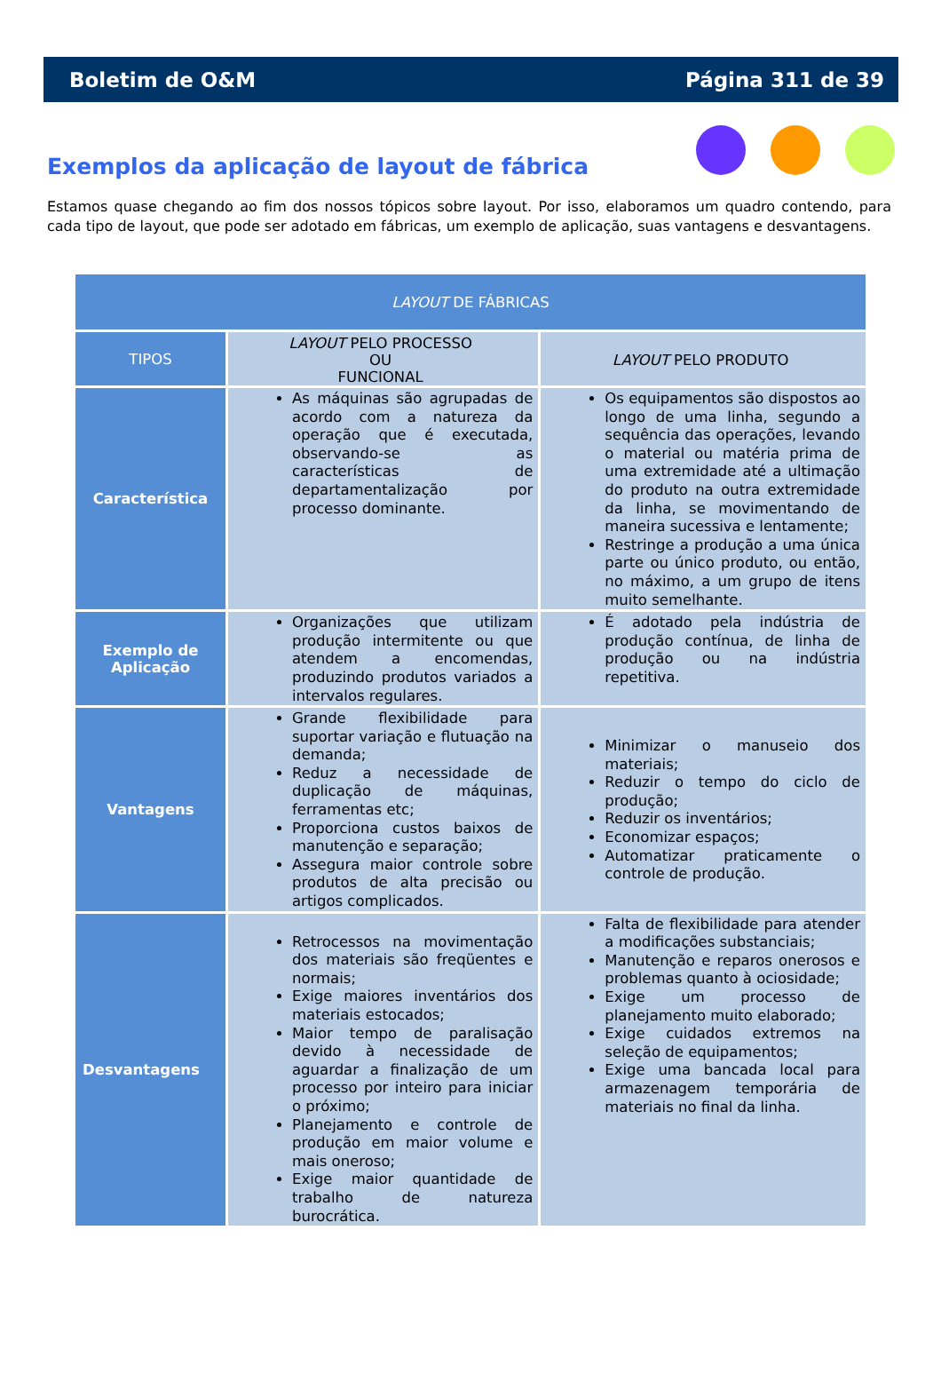Boletim de O&M Página 311 de 39
Exemplos da aplicação de layout de fábrica
Estamos quase chegando ao fim dos nossos tópicos sobre layout. Por isso, elaboramos um quadro contendo, para cada tipo de layout, que pode ser adotado em fábricas, um exemplo de aplicação, suas vantagens e desvantagens.
| LAYOUT DE FÁBRICAS | | |
| --- | --- | --- |
| TIPOS | LAYOUT PELO PROCESSO OU FUNCIONAL | LAYOUT PELO PRODUTO |
| Característica | As máquinas são agrupadas de acordo com a natureza da operação que é executada, observando-se as características de departamentalização por processo dominante. | Os equipamentos são dispostos ao longo de uma linha, segundo a sequência das operações, levando o material ou matéria prima de uma extremidade até a ultimação do produto na outra extremidade da linha, se movimentando de maneira sucessiva e lentamente; Restringe a produção a uma única parte ou único produto, ou então, no máximo, a um grupo de itens muito semelhante. |
| Exemplo de Aplicação | Organizações que utilizam produção intermitente ou que atendem a encomendas, produzindo produtos variados a intervalos regulares. | É adotado pela indústria de produção contínua, de linha de produção ou na indústria repetitiva. |
| Vantagens | Grande flexibilidade para suportar variação e flutuação na demanda; Reduz a necessidade de duplicação de máquinas, ferramentas etc; Proporciona custos baixos de manutenção e separação; Assegura maior controle sobre produtos de alta precisão ou artigos complicados. | Minimizar o manuseio dos materiais; Reduzir o tempo do ciclo de produção; Reduzir os inventários; Economizar espaços; Automatizar praticamente o controle de produção. |
| Desvantagens | Retrocessos na movimentação dos materiais são freqüentes e normais; Exige maiores inventários dos materiais estocados; Maior tempo de paralisação devido à necessidade de aguardar a finalização de um processo por inteiro para iniciar o próximo; Planejamento e controle de produção em maior volume e mais oneroso; Exige maior quantidade de trabalho de natureza burocrática. | Falta de flexibilidade para atender a modificações substanciais; Manutenção e reparos onerosos e problemas quanto à ociosidade; Exige um processo de planejamento muito elaborado; Exige cuidados extremos na seleção de equipamentos; Exige uma bancada local para armazenagem temporária de materiais no final da linha. |